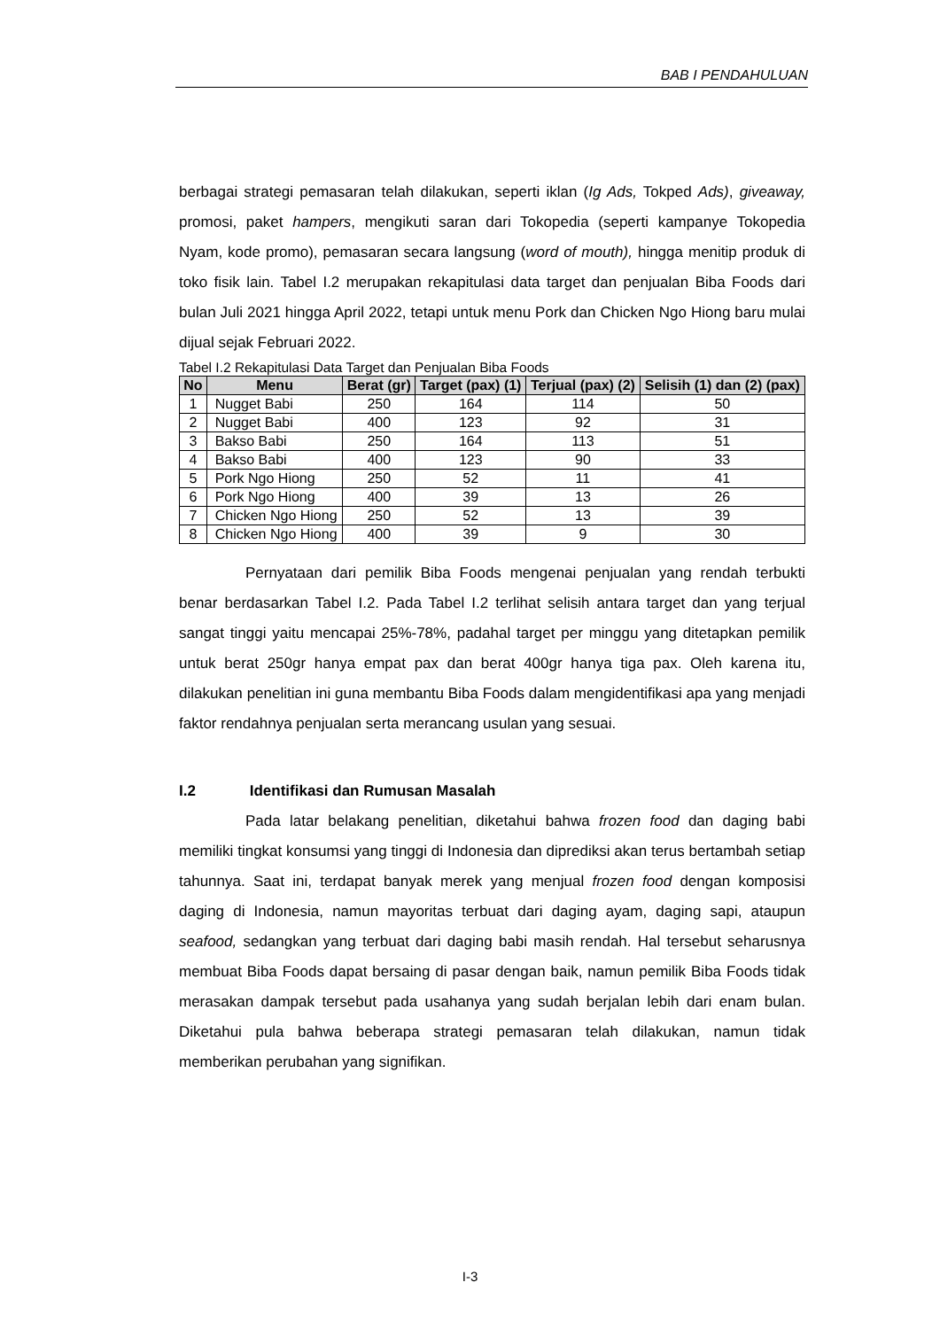BAB I PENDAHULUAN
berbagai strategi pemasaran telah dilakukan, seperti iklan (Ig Ads, Tokped Ads), giveaway, promosi, paket hampers, mengikuti saran dari Tokopedia (seperti kampanye Tokopedia Nyam, kode promo), pemasaran secara langsung (word of mouth), hingga menitip produk di toko fisik lain. Tabel I.2 merupakan rekapitulasi data target dan penjualan Biba Foods dari bulan Juli 2021 hingga April 2022, tetapi untuk menu Pork dan Chicken Ngo Hiong baru mulai dijual sejak Februari 2022.
Tabel I.2 Rekapitulasi Data Target dan Penjualan Biba Foods
| No | Menu | Berat (gr) | Target (pax) (1) | Terjual (pax) (2) | Selisih (1) dan (2) (pax) |
| --- | --- | --- | --- | --- | --- |
| 1 | Nugget Babi | 250 | 164 | 114 | 50 |
| 2 | Nugget Babi | 400 | 123 | 92 | 31 |
| 3 | Bakso Babi | 250 | 164 | 113 | 51 |
| 4 | Bakso Babi | 400 | 123 | 90 | 33 |
| 5 | Pork Ngo Hiong | 250 | 52 | 11 | 41 |
| 6 | Pork Ngo Hiong | 400 | 39 | 13 | 26 |
| 7 | Chicken Ngo Hiong | 250 | 52 | 13 | 39 |
| 8 | Chicken Ngo Hiong | 400 | 39 | 9 | 30 |
Pernyataan dari pemilik Biba Foods mengenai penjualan yang rendah terbukti benar berdasarkan Tabel I.2. Pada Tabel I.2 terlihat selisih antara target dan yang terjual sangat tinggi yaitu mencapai 25%-78%, padahal target per minggu yang ditetapkan pemilik untuk berat 250gr hanya empat pax dan berat 400gr hanya tiga pax. Oleh karena itu, dilakukan penelitian ini guna membantu Biba Foods dalam mengidentifikasi apa yang menjadi faktor rendahnya penjualan serta merancang usulan yang sesuai.
I.2 Identifikasi dan Rumusan Masalah
Pada latar belakang penelitian, diketahui bahwa frozen food dan daging babi memiliki tingkat konsumsi yang tinggi di Indonesia dan diprediksi akan terus bertambah setiap tahunnya. Saat ini, terdapat banyak merek yang menjual frozen food dengan komposisi daging di Indonesia, namun mayoritas terbuat dari daging ayam, daging sapi, ataupun seafood, sedangkan yang terbuat dari daging babi masih rendah. Hal tersebut seharusnya membuat Biba Foods dapat bersaing di pasar dengan baik, namun pemilik Biba Foods tidak merasakan dampak tersebut pada usahanya yang sudah berjalan lebih dari enam bulan. Diketahui pula bahwa beberapa strategi pemasaran telah dilakukan, namun tidak memberikan perubahan yang signifikan.
I-3